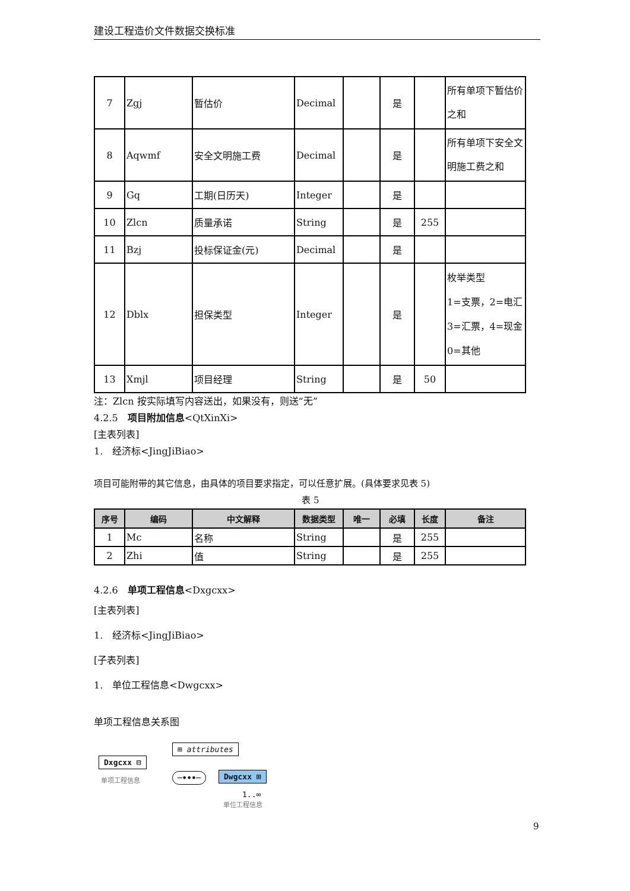建设工程造价文件数据交换标准
| 7 | Zgj | 暂估价 | Decimal | | 是 | | 所有单项下暂估价之和 |
| 8 | Aqwmf | 安全文明施工费 | Decimal | | 是 | | 所有单项下安全文明施工费之和 |
| 9 | Gq | 工期(日历天) | Integer | | 是 | | |
| 10 | Zlcn | 质量承诺 | String | | 是 | 255 | |
| 11 | Bzj | 投标保证金(元) | Decimal | | 是 | | |
| 12 | Dblx | 担保类型 | Integer | | 是 | | 枚举类型 1=支票，2=电汇 3=汇票，4=现金 0=其他 |
| 13 | Xmjl | 项目经理 | String | | 是 | 50 | |
注：Zlcn 按实际填写内容送出，如果没有，则送“无”
4.2.5　项目附加信息<QtXinXi>
[主表列表]
1.　经济标<JingJiBiao>
项目可能附带的其它信息，由具体的项目要求指定，可以任意扩展。(具体要求见表 5)
表 5
| 序号 | 编码 | 中文解释 | 数据类型 | 唯一 | 必填 | 长度 | 备注 |
| --- | --- | --- | --- | --- | --- | --- | --- |
| 1 | Mc | 名称 | String | | 是 | 255 | |
| 2 | Zhi | 值 | String | | 是 | 255 | |
4.2.6　单项工程信息<Dxgcxx>
[主表列表]
1.　经济标<JingJiBiao>
[子表列表]
1.　单位工程信息<Dwgcxx>
单项工程信息关系图
Dxgcxx ⊟
单项工程信息
⊞ attributes
─•••─ Dwgcxx ⊞
1..∞
单位工程信息
9